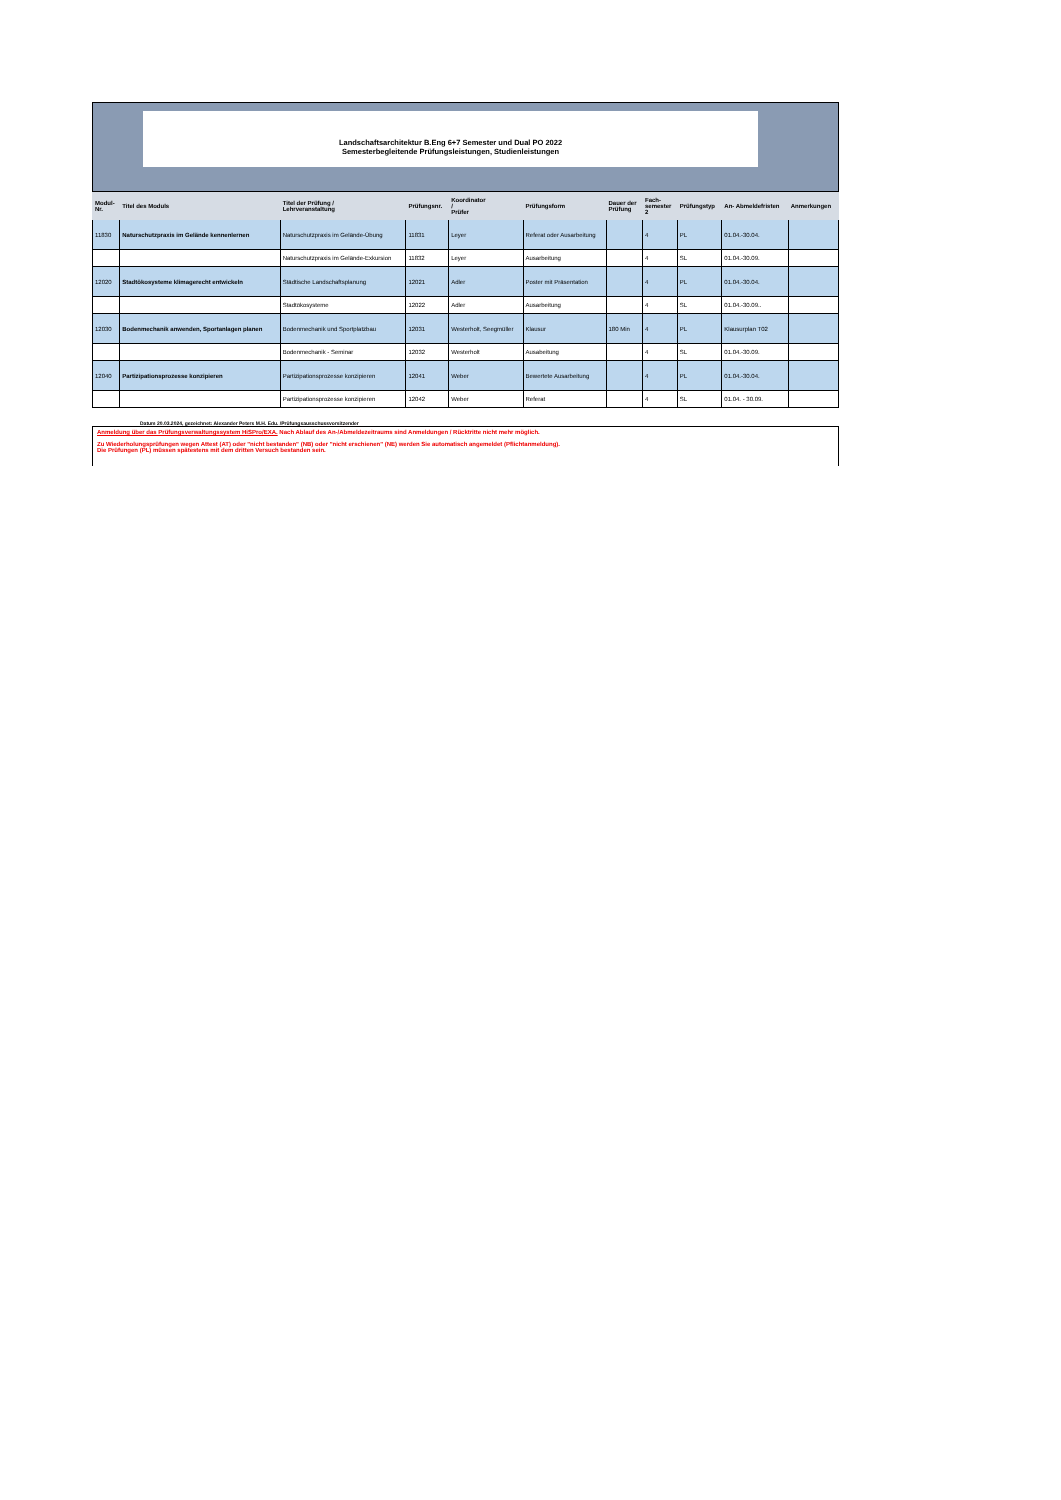Landschaftsarchitektur B.Eng 6+7 Semester und Dual PO 2022
Semesterbegleitende Prüfungsleistungen, Studienleistungen
| Modul- Nr. | Titel des Moduls | Titel der Prüfung / Lehrveranstaltung | Prüfungsnr. | Koordinator / Prüfer | Prüfungsform | Dauer der Prüfung | Fach- semester 2 | Prüfungstyp | An- Abmeldefristen | Anmerkungen |
| --- | --- | --- | --- | --- | --- | --- | --- | --- | --- | --- |
| 11830 | Naturschutzpraxis im Gelände kennenlernen | Naturschutzpraxis im Gelände-Übung | 11831 | Leyer | Referat oder Ausarbeitung | | 4 | PL | 01.04.-30.04. | |
| | | Naturschutzpraxis im Gelände-Exkursion | 11832 | Leyer | Ausarbeitung | | 4 | SL | 01.04.-30.09. | |
| 12020 | Stadtökosysteme klimagerecht entwickeln | Städtische Landschaftsplanung | 12021 | Adler | Poster mit Präsentation | | 4 | PL | 01.04.-30.04. | |
| | | Stadtökosysteme | 12022 | Adler | Ausarbeitung | | 4 | SL | 01.04.-30.09.. | |
| 12030 | Bodenmechanik anwenden, Sportanlagen planen | Bodenmechanik und Sportplatzbau | 12031 | Westerholt, Seegmüller | Klausur | 180 Min | 4 | PL | Klausurplan T02 | |
| | | Bodenmechanik - Seminar | 12032 | Westerholt | Ausabeitung | | 4 | SL | 01.04.-30.09. | |
| 12040 | Partizipationsprozesse konzipieren | Partizipationsprozesse konzipieren | 12041 | Weber | Bewertete Ausarbeitung | | 4 | PL | 01.04.-30.04. | |
| | | Partizipationsprozesse konzipieren | 12042 | Weber | Referat | | 4 | SL | 01.04. - 30.09. | |
Datum 20.03.2024, gezeichnet: Alexander Peters M.H. Edu. /Prüfungsausschussvorsitzender
Anmeldung über das Prüfungsverwaltungssystem HiSPro/EXA. Nach Ablauf des An-/Abmeldezeitraums sind Anmeldungen / Rücktritte nicht mehr möglich.
Zu Wiederholungsprüfungen wegen Attest (AT) oder "nicht bestanden" (NB) oder "nicht erschienen" (NE) werden Sie automatisch angemeldet (Pflichtanmeldung).
Die Prüfungen (PL) müssen spätestens mit dem dritten Versuch bestanden sein.